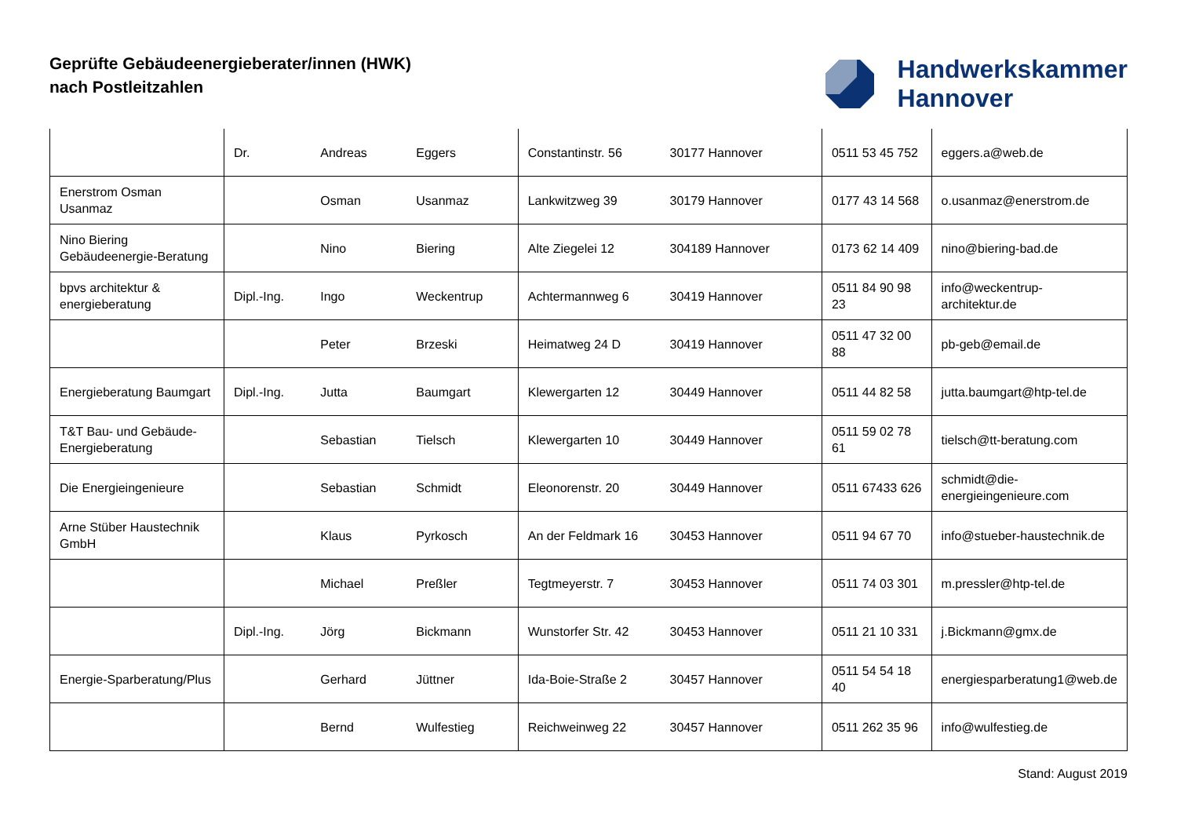Geprüfte Gebäudeenergieberater/innen (HWK)
nach Postleitzahlen
Handwerkskammer
Hannover
| | Dr. | Andreas | Eggers | Constantinstr. 56 | 30177 Hannover | 0511 53 45 752 | eggers.a@web.de |
| Enerstrom Osman Usanmaz | | Osman | Usanmaz | Lankwitzweg 39 | 30179 Hannover | 0177 43 14 568 | o.usanmaz@enerstrom.de |
| Nino Biering Gebäudeenergie-Beratung | | Nino | Biering | Alte Ziegelei 12 | 304189 Hannover | 0173 62 14 409 | nino@biering-bad.de |
| bpvs architektur & energieberatung | Dipl.-Ing. | Ingo | Weckentrup | Achtermannweg 6 | 30419 Hannover | 0511 84 90 98 23 | info@weckentrup-architektur.de |
| | | Peter | Brzeski | Heimatweg 24 D | 30419 Hannover | 0511 47 32 00 88 | pb-geb@email.de |
| Energieberatung Baumgart | Dipl.-Ing. | Jutta | Baumgart | Klewergarten 12 | 30449 Hannover | 0511 44 82 58 | jutta.baumgart@htp-tel.de |
| T&T Bau- und Gebäude-Energieberatung | | Sebastian | Tielsch | Klewergarten 10 | 30449 Hannover | 0511 59 02 78 61 | tielsch@tt-beratung.com |
| Die Energieingenieure | | Sebastian | Schmidt | Eleonorenstr. 20 | 30449 Hannover | 0511 67433 626 | schmidt@die-energieingenieure.com |
| Arne Stüber Haustechnik GmbH | | Klaus | Pyrkosch | An der Feldmark 16 | 30453 Hannover | 0511 94 67 70 | info@stueber-haustechnik.de |
| | | Michael | Preßler | Tegtmeyerstr. 7 | 30453 Hannover | 0511 74 03 301 | m.pressler@htp-tel.de |
| | Dipl.-Ing. | Jörg | Bickmann | Wunstorfer Str. 42 | 30453 Hannover | 0511 21 10 331 | j.Bickmann@gmx.de |
| Energie-Sparberatung/Plus | | Gerhard | Jüttner | Ida-Boie-Straße 2 | 30457 Hannover | 0511 54 54 18 40 | energiesparberatung1@web.de |
| | | Bernd | Wulfestieg | Reichweinweg 22 | 30457 Hannover | 0511 262 35 96 | info@wulfestieg.de |
Stand: August 2019